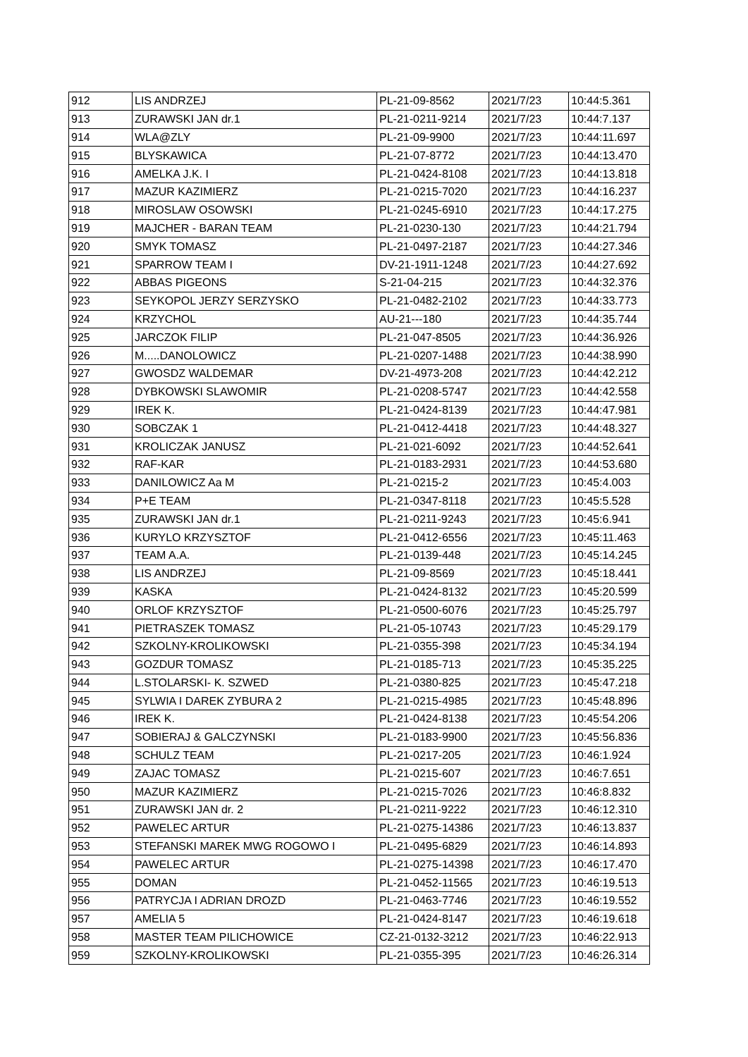| 912 | LIS ANDRZEJ | PL-21-09-8562 | 2021/7/23 | 10:44:5.361 |
| 913 | ZURAWSKI JAN dr.1 | PL-21-0211-9214 | 2021/7/23 | 10:44:7.137 |
| 914 | WLA@ZLY | PL-21-09-9900 | 2021/7/23 | 10:44:11.697 |
| 915 | BLYSKAWICA | PL-21-07-8772 | 2021/7/23 | 10:44:13.470 |
| 916 | AMELKA J.K. I | PL-21-0424-8108 | 2021/7/23 | 10:44:13.818 |
| 917 | MAZUR KAZIMIERZ | PL-21-0215-7020 | 2021/7/23 | 10:44:16.237 |
| 918 | MIROSLAW OSOWSKI | PL-21-0245-6910 | 2021/7/23 | 10:44:17.275 |
| 919 | MAJCHER - BARAN TEAM | PL-21-0230-130 | 2021/7/23 | 10:44:21.794 |
| 920 | SMYK TOMASZ | PL-21-0497-2187 | 2021/7/23 | 10:44:27.346 |
| 921 | SPARROW TEAM I | DV-21-1911-1248 | 2021/7/23 | 10:44:27.692 |
| 922 | ABBAS PIGEONS | S-21-04-215 | 2021/7/23 | 10:44:32.376 |
| 923 | SEYKOPOL JERZY SERZYSKO | PL-21-0482-2102 | 2021/7/23 | 10:44:33.773 |
| 924 | KRZYCHOL | AU-21---180 | 2021/7/23 | 10:44:35.744 |
| 925 | JARCZOK FILIP | PL-21-047-8505 | 2021/7/23 | 10:44:36.926 |
| 926 | M.....DANOLOWICZ | PL-21-0207-1488 | 2021/7/23 | 10:44:38.990 |
| 927 | GWOSDZ WALDEMAR | DV-21-4973-208 | 2021/7/23 | 10:44:42.212 |
| 928 | DYBKOWSKI SLAWOMIR | PL-21-0208-5747 | 2021/7/23 | 10:44:42.558 |
| 929 | IREK K. | PL-21-0424-8139 | 2021/7/23 | 10:44:47.981 |
| 930 | SOBCZAK 1 | PL-21-0412-4418 | 2021/7/23 | 10:44:48.327 |
| 931 | KROLICZAK JANUSZ | PL-21-021-6092 | 2021/7/23 | 10:44:52.641 |
| 932 | RAF-KAR | PL-21-0183-2931 | 2021/7/23 | 10:44:53.680 |
| 933 | DANILOWICZ Aa M | PL-21-0215-2 | 2021/7/23 | 10:45:4.003 |
| 934 | P+E TEAM | PL-21-0347-8118 | 2021/7/23 | 10:45:5.528 |
| 935 | ZURAWSKI JAN dr.1 | PL-21-0211-9243 | 2021/7/23 | 10:45:6.941 |
| 936 | KURYLO KRZYSZTOF | PL-21-0412-6556 | 2021/7/23 | 10:45:11.463 |
| 937 | TEAM A.A. | PL-21-0139-448 | 2021/7/23 | 10:45:14.245 |
| 938 | LIS ANDRZEJ | PL-21-09-8569 | 2021/7/23 | 10:45:18.441 |
| 939 | KASKA | PL-21-0424-8132 | 2021/7/23 | 10:45:20.599 |
| 940 | ORLOF KRZYSZTOF | PL-21-0500-6076 | 2021/7/23 | 10:45:25.797 |
| 941 | PIETRASZEK TOMASZ | PL-21-05-10743 | 2021/7/23 | 10:45:29.179 |
| 942 | SZKOLNY-KROLIKOWSKI | PL-21-0355-398 | 2021/7/23 | 10:45:34.194 |
| 943 | GOZDUR TOMASZ | PL-21-0185-713 | 2021/7/23 | 10:45:35.225 |
| 944 | L.STOLARSKI- K. SZWED | PL-21-0380-825 | 2021/7/23 | 10:45:47.218 |
| 945 | SYLWIA I DAREK ZYBURA 2 | PL-21-0215-4985 | 2021/7/23 | 10:45:48.896 |
| 946 | IREK K. | PL-21-0424-8138 | 2021/7/23 | 10:45:54.206 |
| 947 | SOBIERAJ & GALCZYNSKI | PL-21-0183-9900 | 2021/7/23 | 10:45:56.836 |
| 948 | SCHULZ TEAM | PL-21-0217-205 | 2021/7/23 | 10:46:1.924 |
| 949 | ZAJAC TOMASZ | PL-21-0215-607 | 2021/7/23 | 10:46:7.651 |
| 950 | MAZUR KAZIMIERZ | PL-21-0215-7026 | 2021/7/23 | 10:46:8.832 |
| 951 | ZURAWSKI JAN dr. 2 | PL-21-0211-9222 | 2021/7/23 | 10:46:12.310 |
| 952 | PAWELEC ARTUR | PL-21-0275-14386 | 2021/7/23 | 10:46:13.837 |
| 953 | STEFANSKI MAREK MWG ROGOWO I | PL-21-0495-6829 | 2021/7/23 | 10:46:14.893 |
| 954 | PAWELEC ARTUR | PL-21-0275-14398 | 2021/7/23 | 10:46:17.470 |
| 955 | DOMAN | PL-21-0452-11565 | 2021/7/23 | 10:46:19.513 |
| 956 | PATRYCJA I ADRIAN DROZD | PL-21-0463-7746 | 2021/7/23 | 10:46:19.552 |
| 957 | AMELIA 5 | PL-21-0424-8147 | 2021/7/23 | 10:46:19.618 |
| 958 | MASTER TEAM PILICHOWICE | CZ-21-0132-3212 | 2021/7/23 | 10:46:22.913 |
| 959 | SZKOLNY-KROLIKOWSKI | PL-21-0355-395 | 2021/7/23 | 10:46:26.314 |